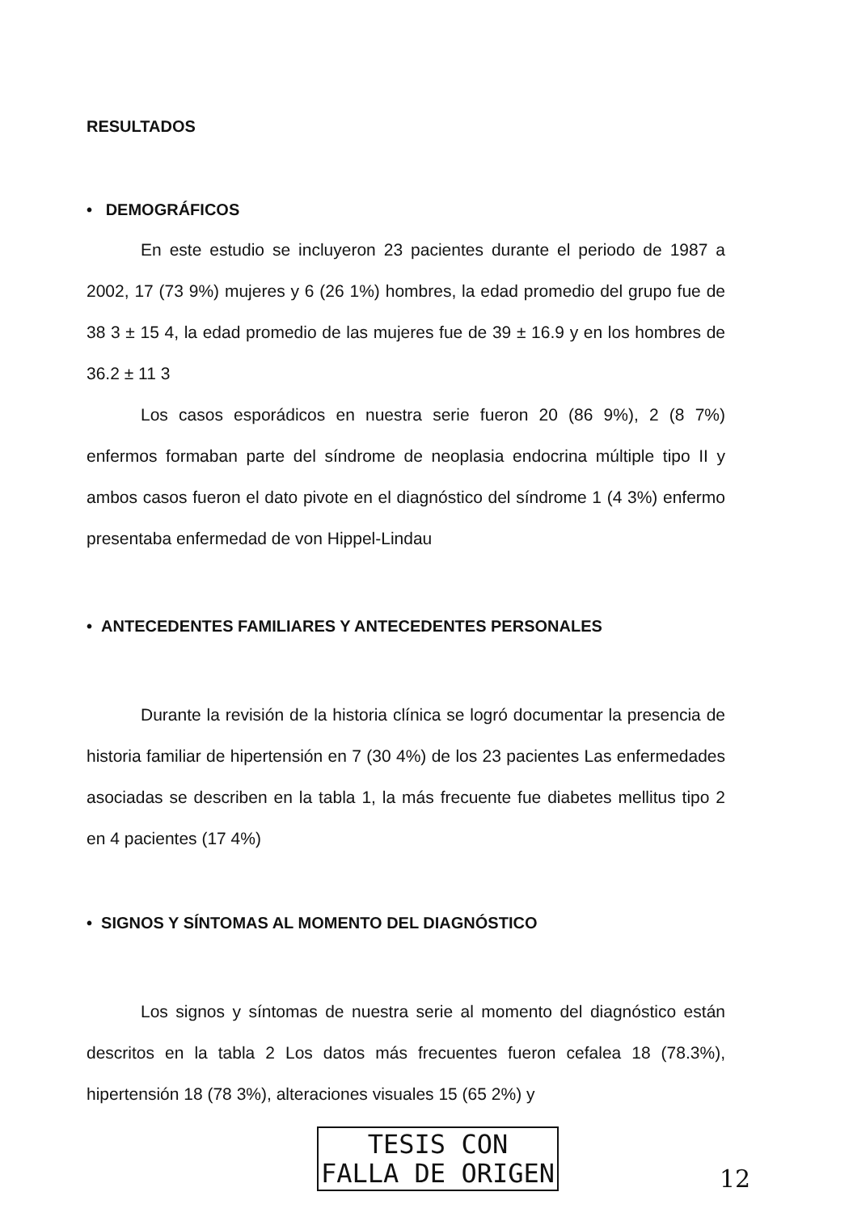RESULTADOS
• DEMOGRÁFICOS
En este estudio se incluyeron 23 pacientes durante el periodo de 1987 a 2002, 17 (73 9%) mujeres y 6 (26 1%) hombres, la edad promedio del grupo fue de 38 3 ± 15 4, la edad promedio de las mujeres fue de 39 ± 16.9 y en los hombres de 36.2 ± 11 3
Los casos esporádicos en nuestra serie fueron 20 (86 9%), 2 (8 7%) enfermos formaban parte del síndrome de neoplasia endocrina múltiple tipo II y ambos casos fueron el dato pivote en el diagnóstico del síndrome 1 (4 3%) enfermo presentaba enfermedad de von Hippel-Lindau
• ANTECEDENTES FAMILIARES Y ANTECEDENTES PERSONALES
Durante la revisión de la historia clínica se logró documentar la presencia de historia familiar de hipertensión en 7 (30 4%) de los 23 pacientes Las enfermedades asociadas se describen en la tabla 1, la más frecuente fue diabetes mellitus tipo 2 en 4 pacientes (17 4%)
• SIGNOS Y SÍNTOMAS AL MOMENTO DEL DIAGNÓSTICO
Los signos y síntomas de nuestra serie al momento del diagnóstico están descritos en la tabla 2 Los datos más frecuentes fueron cefalea 18 (78.3%), hipertensión 18 (78 3%), alteraciones visuales 15 (65 2%) y
TESIS CON
FALLA DE ORIGEN
12